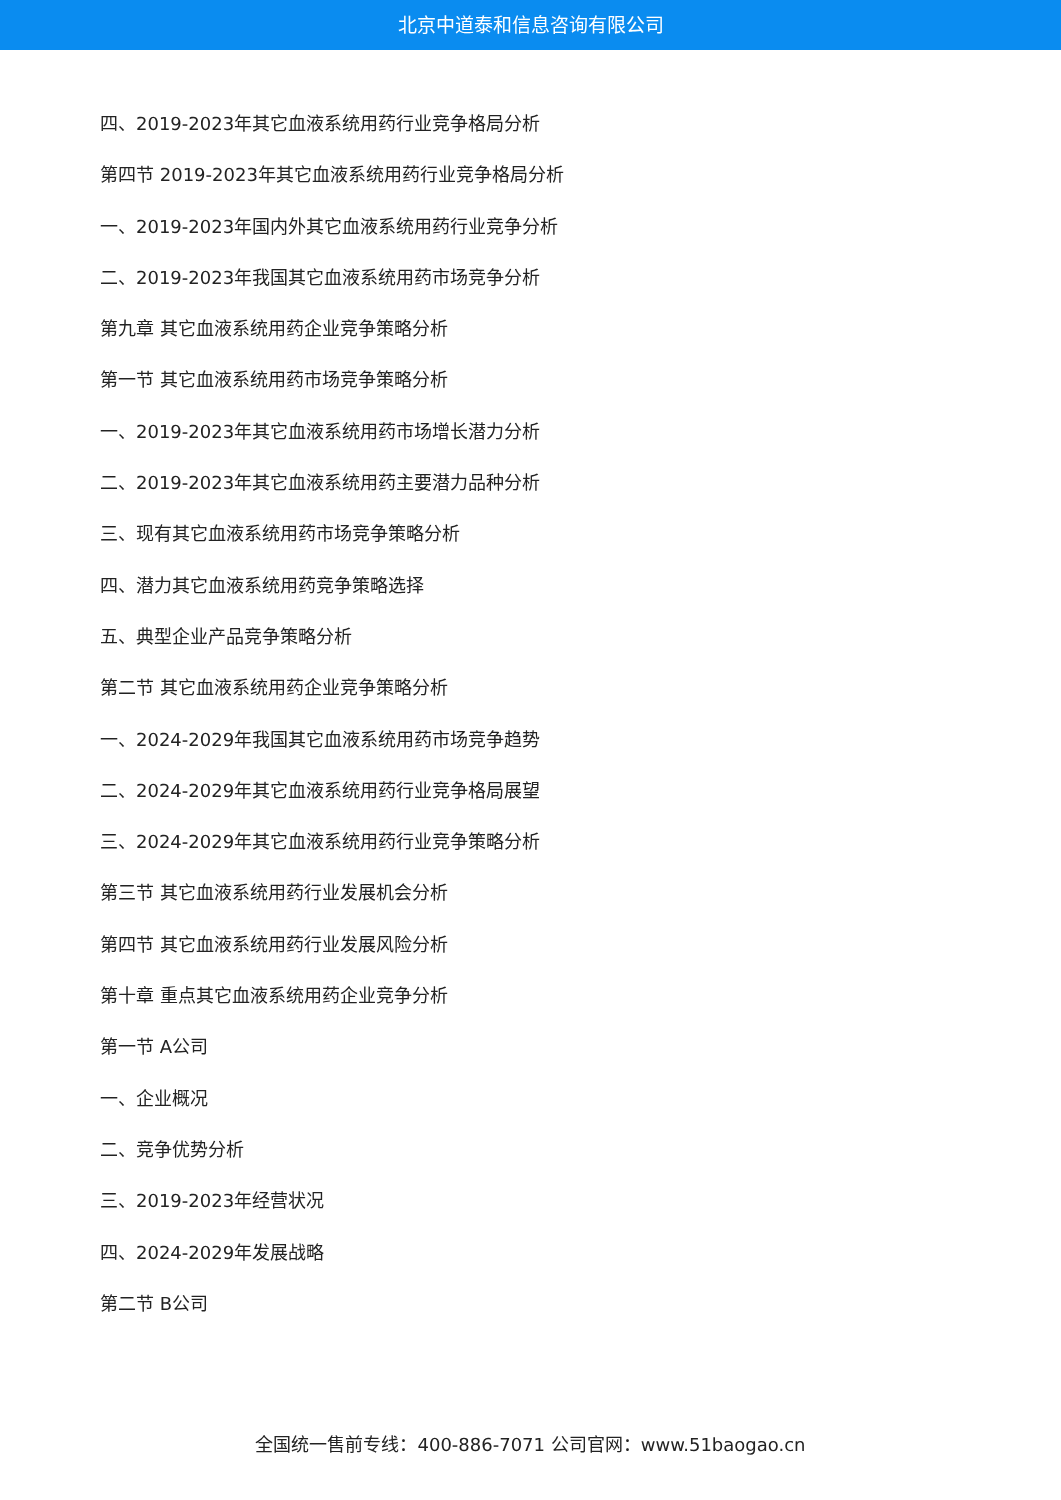北京中道泰和信息咨询有限公司
四、2019-2023年其它血液系统用药行业竞争格局分析
第四节 2019-2023年其它血液系统用药行业竞争格局分析
一、2019-2023年国内外其它血液系统用药行业竞争分析
二、2019-2023年我国其它血液系统用药市场竞争分析
第九章 其它血液系统用药企业竞争策略分析
第一节 其它血液系统用药市场竞争策略分析
一、2019-2023年其它血液系统用药市场增长潜力分析
二、2019-2023年其它血液系统用药主要潜力品种分析
三、现有其它血液系统用药市场竞争策略分析
四、潜力其它血液系统用药竞争策略选择
五、典型企业产品竞争策略分析
第二节 其它血液系统用药企业竞争策略分析
一、2024-2029年我国其它血液系统用药市场竞争趋势
二、2024-2029年其它血液系统用药行业竞争格局展望
三、2024-2029年其它血液系统用药行业竞争策略分析
第三节 其它血液系统用药行业发展机会分析
第四节 其它血液系统用药行业发展风险分析
第十章 重点其它血液系统用药企业竞争分析
第一节 A公司
一、企业概况
二、竞争优势分析
三、2019-2023年经营状况
四、2024-2029年发展战略
第二节 B公司
全国统一售前专线：400-886-7071 公司官网：www.51baogao.cn